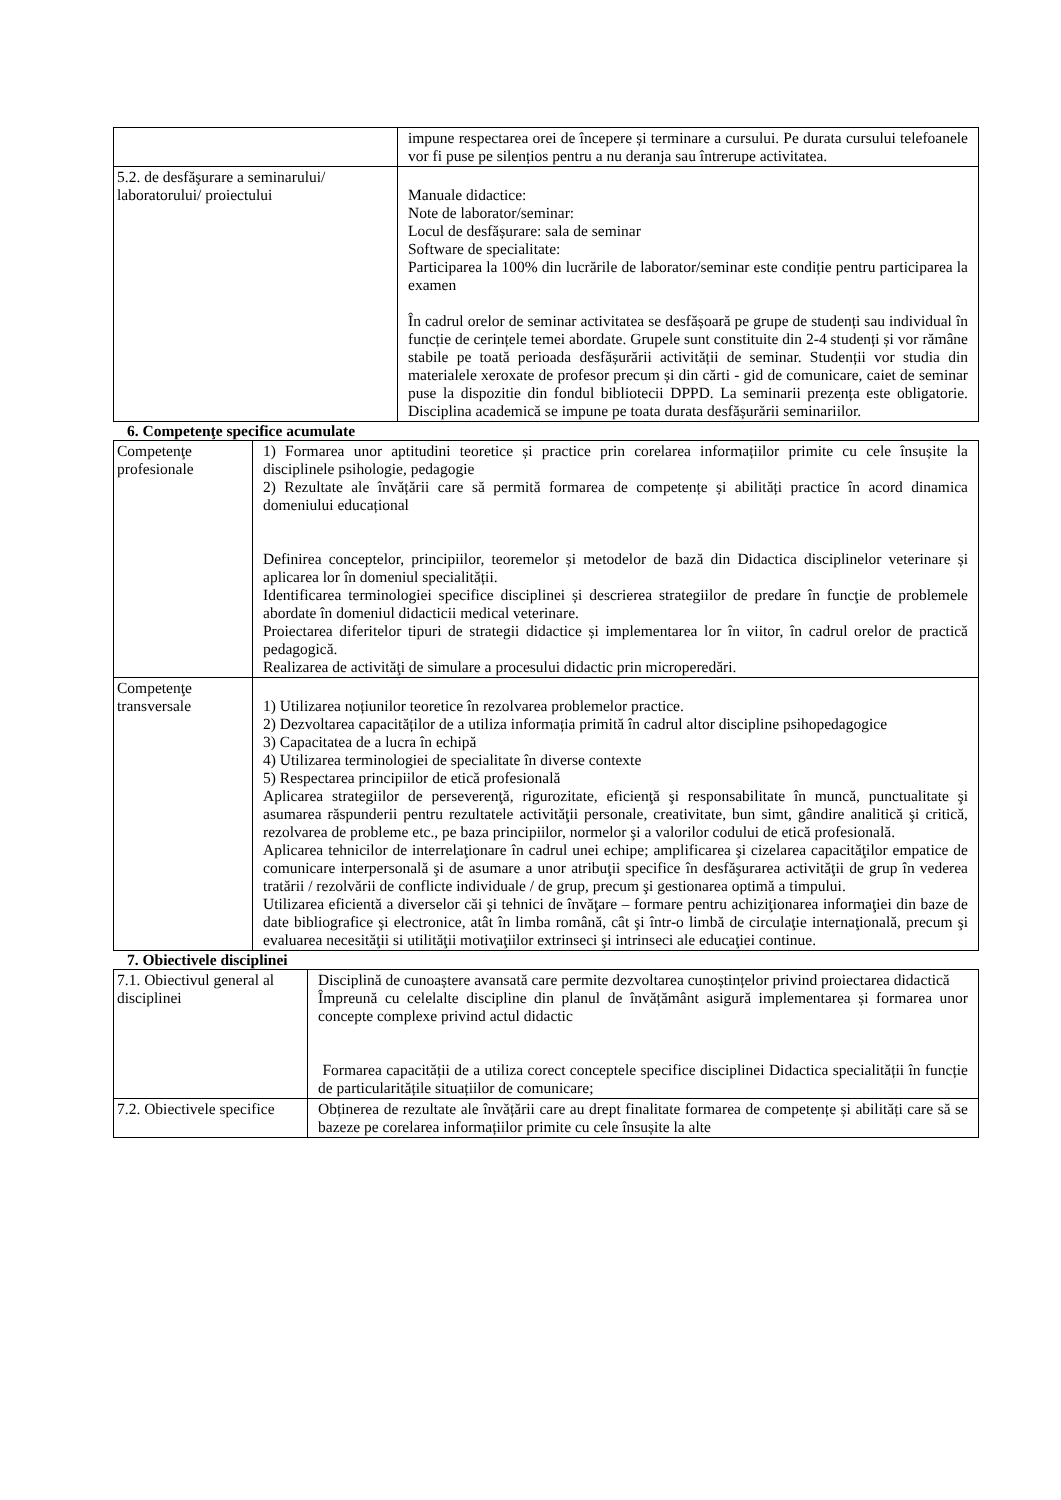| | impune respectarea orei de începere și terminare a cursului. Pe durata cursului telefoanele vor fi puse pe silențios pentru a nu deranja sau întrerupe activitatea. |
| 5.2. de desfăşurare a seminarului/ laboratorului/ proiectului | Manuale didactice: Note de laborator/seminar: Locul de desfășurare: sala de seminar Software de specialitate: Participarea la 100% din lucrările de laborator/seminar este condiție pentru participarea la examen În cadrul orelor de seminar activitatea se desfășoară pe grupe de studenți sau individual în funcție de cerințele temei abordate. Grupele sunt constituite din 2-4 studenți și vor rămâne stabile pe toată perioada desfășurării activității de seminar. Studenții vor studia din materialele xeroxate de profesor precum și din cărti - gid de comunicare, caiet de seminar puse la dispozitie din fondul bibliotecii DPPD. La seminarii prezența este obligatorie. Disciplina academică se impune pe toata durata desfășurării seminariilor. |
6. Competenţe specifice acumulate
| Competenţe profesionale | 1) Formarea unor aptitudini teoretice și practice prin corelarea informațiilor primite cu cele însușite la disciplinele psihologie, pedagogie 2) Rezultate ale învățării care să permită formarea de competențe și abilități practice în acord dinamica domeniului educațional Definirea conceptelor, principiilor, teoremelor și metodelor de bază din Didactica disciplinelor veterinare și aplicarea lor în domeniul specialității. Identificarea terminologiei specifice disciplinei și descrierea strategiilor de predare în funcţie de problemele abordate în domeniul didacticii medical veterinare. Proiectarea diferitelor tipuri de strategii didactice și implementarea lor în viitor, în cadrul orelor de practică pedagogică. Realizarea de activităţi de simulare a procesului didactic prin microperedări. |
| Competenţe transversale | 1) Utilizarea noțiunilor teoretice în rezolvarea problemelor practice. 2) Dezvoltarea capacităților de a utiliza informația primită în cadrul altor discipline psihopedagogice 3) Capacitatea de a lucra în echipă 4) Utilizarea terminologiei de specialitate în diverse contexte 5) Respectarea principiilor de etică profesională Aplicarea strategiilor de perseverenţă, rigurozitate, eficienţă şi responsabilitate în muncă, punctualitate şi asumarea răspunderii pentru rezultatele activităţii personale, creativitate, bun simt, gândire analitică şi critică, rezolvarea de probleme etc., pe baza principiilor, normelor şi a valorilor codului de etică profesională. Aplicarea tehnicilor de interrelaţionare în cadrul unei echipe; amplificarea şi cizelarea capacităţilor empatice de comunicare interpersonală şi de asumare a unor atribuţii specifice în desfăşurarea activităţii de grup în vederea tratării / rezolvării de conflicte individuale / de grup, precum şi gestionarea optimă a timpului. Utilizarea eficientă a diverselor căi şi tehnici de învăţare – formare pentru achiziţionarea informaţiei din baze de date bibliografice şi electronice, atât în limba română, cât şi într-o limbă de circulaţie internaţională, precum şi evaluarea necesităţii si utilităţii motivaţiilor extrinseci şi intrinseci ale educaţiei continue. |
7. Obiectivele disciplinei
| 7.1. Obiectivul general al disciplinei | Disciplină de cunoaștere avansată care permite dezvoltarea cunoștințelor privind proiectarea didactică Împreună cu celelalte discipline din planul de învățământ asigură implementarea și formarea unor concepte complexe privind actul didactic Formarea capacității de a utiliza corect conceptele specifice disciplinei Didactica specialității în funcție de particularitățile situațiilor de comunicare; |
| 7.2. Obiectivele specifice | Obținerea de rezultate ale învățării care au drept finalitate formarea de competențe și abilități care să se bazeze pe corelarea informațiilor primite cu cele însușite la alte |